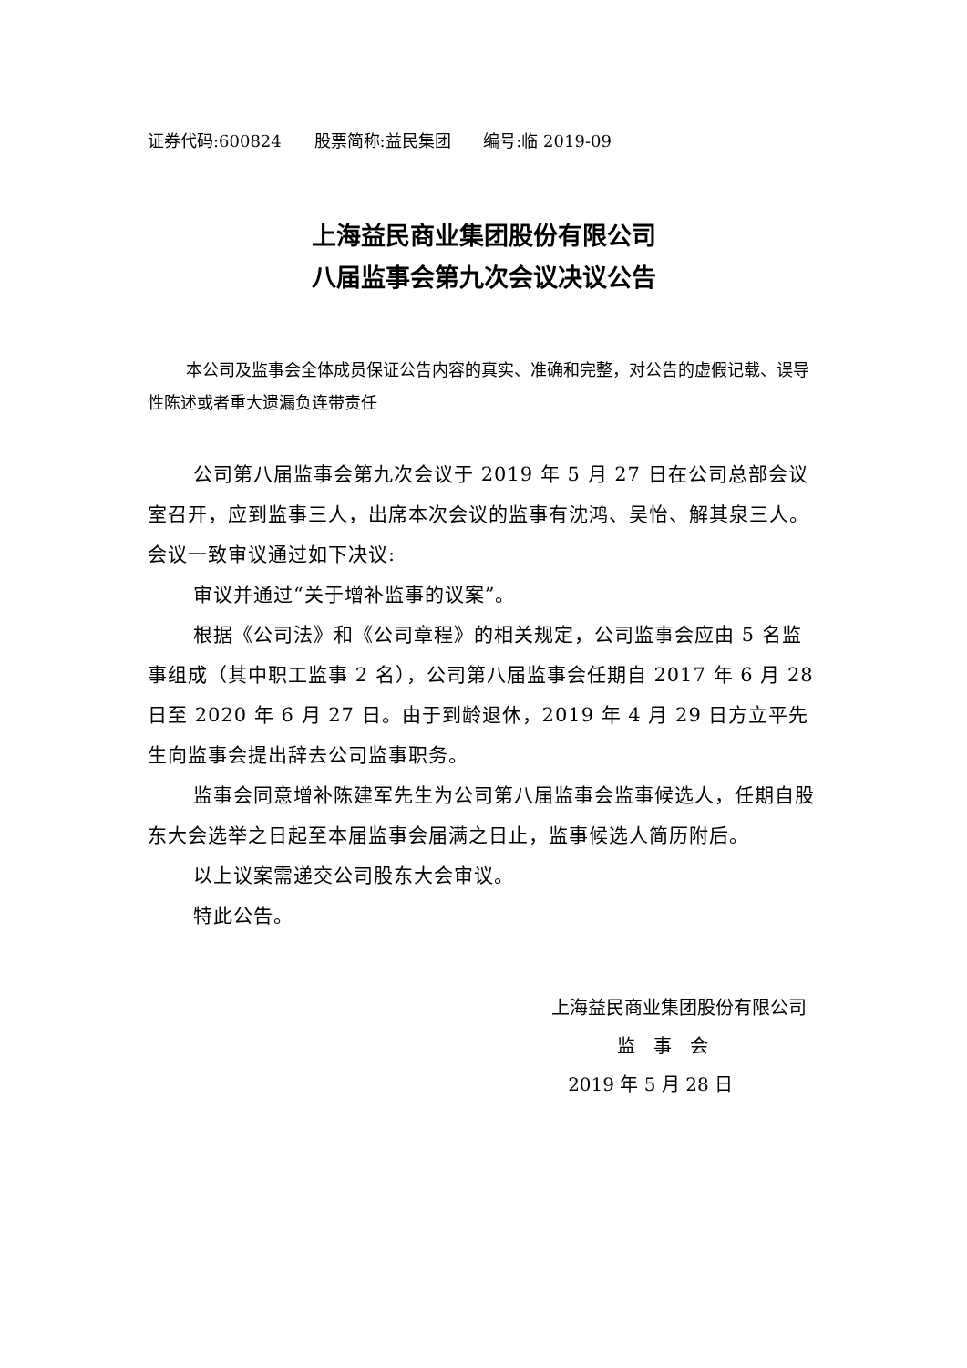证券代码:600824 股票简称:益民集团 编号:临 2019-09
上海益民商业集团股份有限公司
八届监事会第九次会议决议公告
本公司及监事会全体成员保证公告内容的真实、准确和完整，对公告的虚假记载、误导性陈述或者重大遗漏负连带责任
公司第八届监事会第九次会议于 2019 年 5 月 27 日在公司总部会议室召开，应到监事三人，出席本次会议的监事有沈鸿、吴怡、解其泉三人。会议一致审议通过如下决议:
审议并通过“关于增补监事的议案”。
根据《公司法》和《公司章程》的相关规定，公司监事会应由 5 名监事组成（其中职工监事 2 名），公司第八届监事会任期自 2017 年 6 月 28 日至 2020 年 6 月 27 日。由于到龄退休，2019 年 4 月 29 日方立平先生向监事会提出辞去公司监事职务。
监事会同意增补陈建军先生为公司第八届监事会监事候选人，任期自股东大会选举之日起至本届监事会届满之日止，监事候选人简历附后。
以上议案需递交公司股东大会审议。
特此公告。
上海益民商业集团股份有限公司
监　事　会
2019 年 5 月 28 日